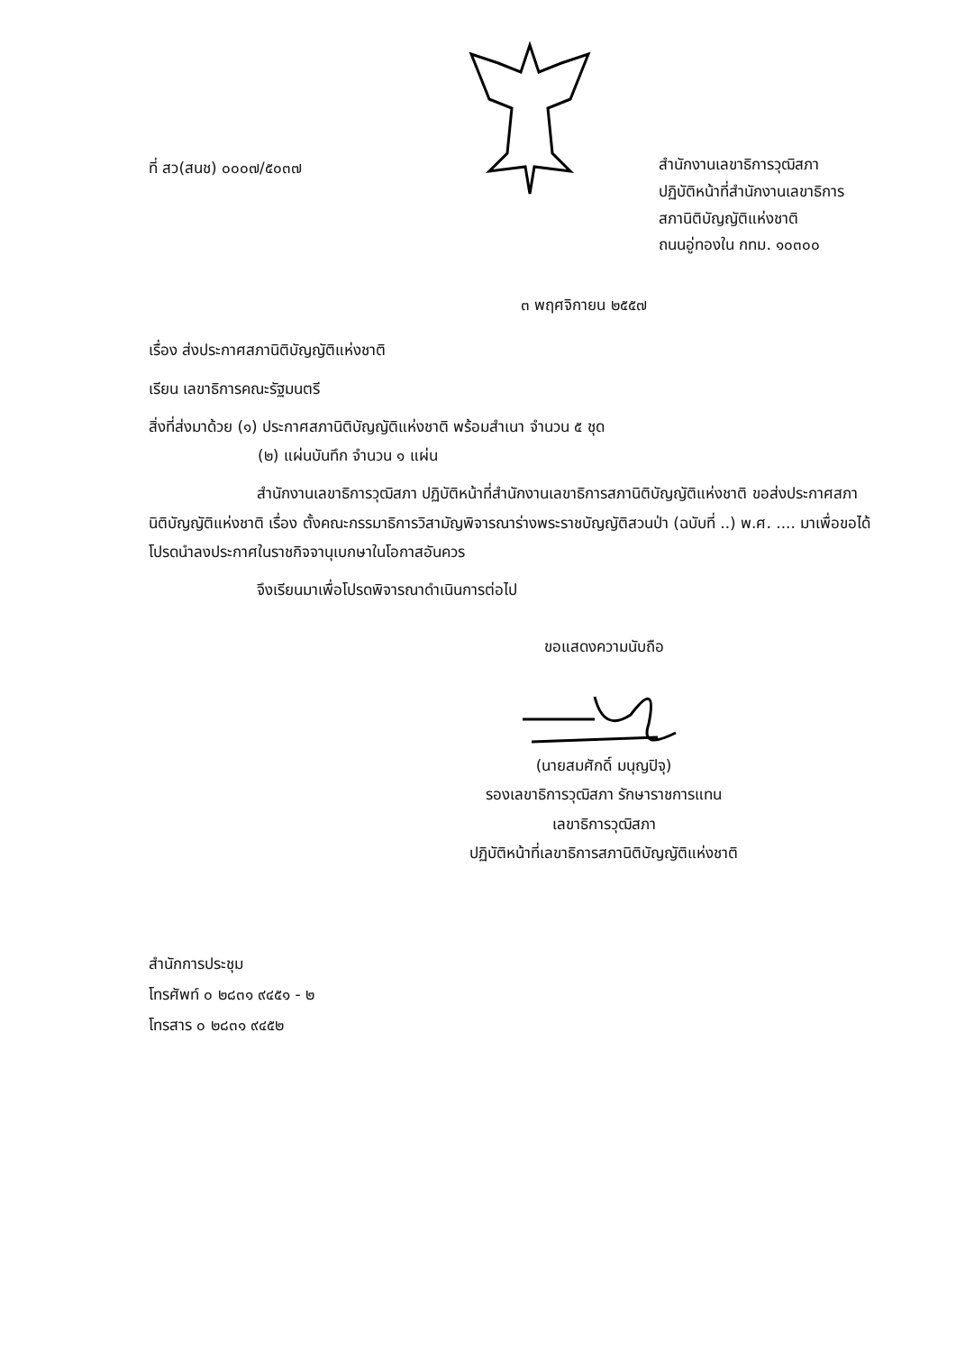ที่ สว(สนช) ๐๐๐๗/๕๐๓๗
สำนักงานเลขาธิการวุฒิสภา
ปฏิบัติหน้าที่สำนักงานเลขาธิการ
สภานิติบัญญัติแห่งชาติ
ถนนอู่ทองใน กทม. ๑๐๓๐๐
๓ พฤศจิกายน ๒๕๕๗
เรื่อง ส่งประกาศสภานิติบัญญัติแห่งชาติ
เรียน เลขาธิการคณะรัฐมนตรี
สิ่งที่ส่งมาด้วย (๑) ประกาศสภานิติบัญญัติแห่งชาติ พร้อมสำเนา จำนวน ๕ ชุด
(๒) แผ่นบันทึก จำนวน ๑ แผ่น
สำนักงานเลขาธิการวุฒิสภา ปฏิบัติหน้าที่สำนักงานเลขาธิการสภานิติบัญญัติแห่งชาติ ขอส่งประกาศสภานิติบัญญัติแห่งชาติ เรื่อง ตั้งคณะกรรมาธิการวิสามัญพิจารณาร่างพระราชบัญญัติสวนป่า (ฉบับที่ ..) พ.ศ. .... มาเพื่อขอได้โปรดนำลงประกาศในราชกิจจานุเบกษาในโอกาสอันควร
จึงเรียนมาเพื่อโปรดพิจารณาดำเนินการต่อไป
ขอแสดงความนับถือ
(นายสมศักดิ์ มนุญปิจุ)
รองเลขาธิการวุฒิสภา รักษาราชการแทน
เลขาธิการวุฒิสภา
ปฏิบัติหน้าที่เลขาธิการสภานิติบัญญัติแห่งชาติ
สำนักการประชุม
โทรศัพท์ ๐ ๒๘๓๑ ๙๔๕๑ - ๒
โทรสาร ๐ ๒๘๓๑ ๙๔๕๒